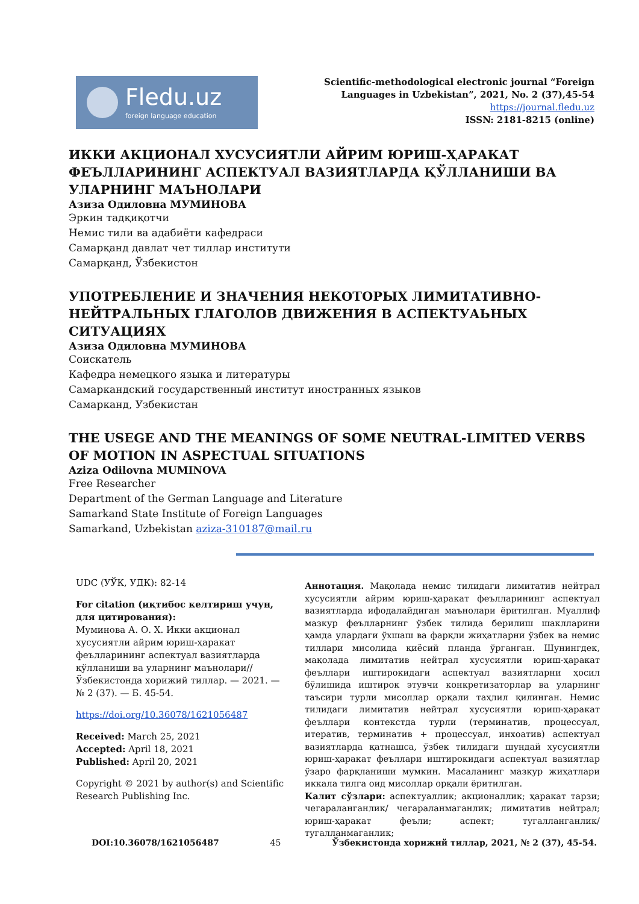Fledu.uz
foreign language education
Scientific-methodological electronic journal “Foreign
Languages in Uzbekistan”, 2021, No. 2 (37),45-54
https://journal.fledu.uz
ISSN: 2181-8215 (online)
ИККИ АКЦИОНАЛ ХУСУСИЯТЛИ АЙРИМ ЮРИШ-ҲАРАКАТ ФЕЪЛЛАРИНИНГ АСПЕКТУАЛ ВАЗИЯТЛАРДА ҚЎЛЛАНИШИ ВА УЛАРНИНГ МАЪНОЛАРИ
Азиза Одиловна МУМИНОВА
Эркин тадқиқотчи
Немис тили ва адабиёти кафедраси
Самарқанд давлат чет тиллар институти
Самарқанд, Ўзбекистон
УПОТРЕБЛЕНИЕ И ЗНАЧЕНИЯ НЕКОТОРЫХ ЛИМИТАТИВНО-НЕЙТРАЛЬНЫХ ГЛАГОЛОВ ДВИЖЕНИЯ В АСПЕКТУАЬНЫХ СИТУАЦИЯХ
Азиза Одиловна МУМИНОВА
Соискатель
Кафедра немецкого языка и литературы
Самаркандский государственный институт иностранных языков
Самарканд, Узбекистан
THE USEGE AND THE MEANINGS OF SOME NEUTRAL-LIMITED VERBS OF MOTION IN ASPECTUAL SITUATIONS
Aziza Odilovna MUMINOVA
Free Researcher
Department of the German Language and Literature
Samarkand State Institute of Foreign Languages
Samarkand, Uzbekistan aziza-310187@mail.ru
UDC (УЎК, УДК): 82-14
For citation (иқтибос келтириш учун, для цитирования):
Муминова А. О. Х. Икки акционал хусусиятли айрим юриш-ҳаракат феълларининг аспектуал вазиятларда қўлланиши ва уларнинг маънолари// Ўзбекистонда хорижий тиллар. — 2021. — № 2 (37). — Б. 45-54.
https://doi.org/10.36078/1621056487
Received: March 25, 2021
Accepted: April 18, 2021
Published: April 20, 2021
Copyright © 2021 by author(s) and Scientific Research Publishing Inc.
Аннотация. Мақолада немис тилидаги лимитатив нейтрал хусусиятли айрим юриш-ҳаракат феълларининг аспектуал вазиятларда ифодалайдиган маънолари ёритилган. Муаллиф мазкур феълларнинг ўзбек тилида берилиш шаклларини ҳамда улардаги ўхшаш ва фарқли жиҳатларни ўзбек ва немис тиллари мисолида қиёсий планда ўрганган. Шунингдек, мақолада лимитатив нейтрал хусусиятли юриш-ҳаракат феъллари иштирокидаги аспектуал вазиятларни ҳосил бўлишида иштирок этувчи конкретизаторлар ва уларнинг таъсири турли мисоллар орқали таҳлил қилинган. Немис тилидаги лимитатив нейтрал хусусиятли юриш-ҳаракат феъллари контекстда турли (терминатив, процессуал, итератив, терминатив + процессуал, инхоатив) аспектуал вазиятларда қатнашса, ўзбек тилидаги шундай хусусиятли юриш-ҳаракат феъллари иштирокидаги аспектуал вазиятлар ўзаро фарқланиши мумкин. Масаланинг мазкур жиҳатлари иккала тилга оид мисоллар орқали ёритилган.
Калит сўзлари: аспектуаллик; акционаллик; ҳаракат тарзи; чегараланганлик/ чегараланмаганлик; лимитатив нейтрал; юриш-ҳаракат феъли; аспект; тугалланганлик/ тугалланмаганлик;
DOI:10.36078/1621056487 45 Ўзбекистонда хорижий тиллар, 2021, № 2 (37), 45-54.